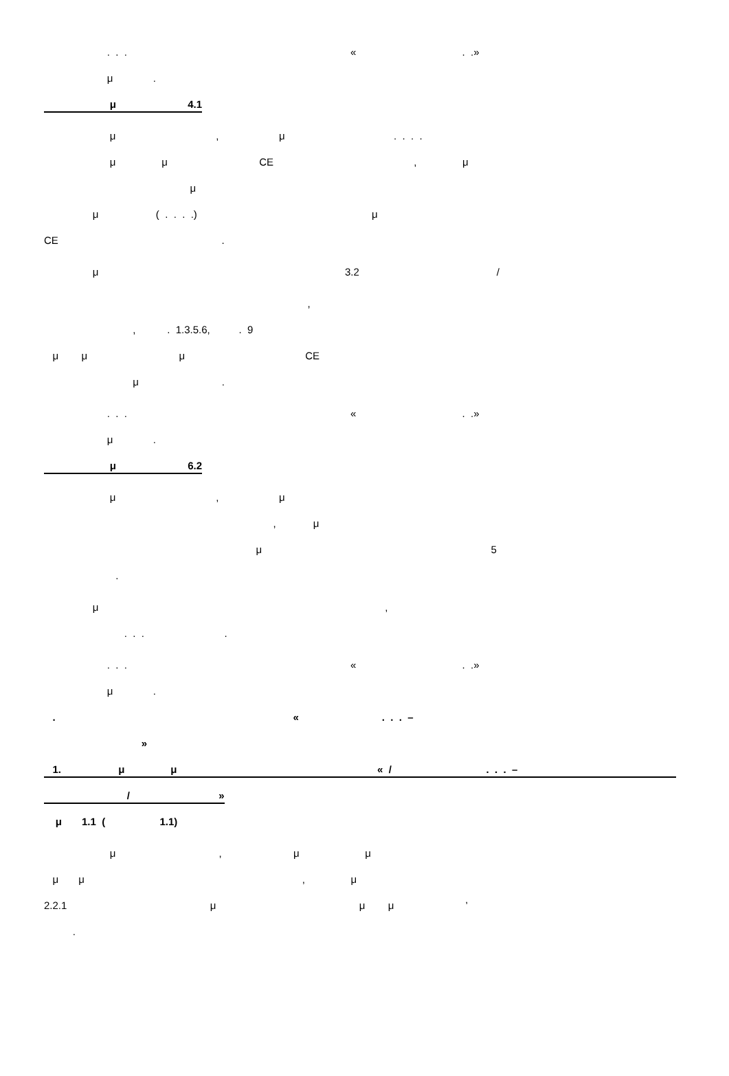. . . « . .»
μ .
μ 4.1
μ , μ . . . .
μ μ CE , μ
μ
μ ( . . . .) μ
CE .
μ 3.2 /
,
, . 1.3.5.6, . 9
μ μ μ CE
μ .
. . . « . .»
μ .
μ 6.2
μ , μ
, μ
μ 5
.
μ ,
. . . .
. . . « . .»
μ .
. « . . . –
»
1. μ μ « / . . . –
/ »
μ 1.1 ( 1.1)
μ , μ μ
μ μ , μ
2.2.1 μ μ μ ’
.